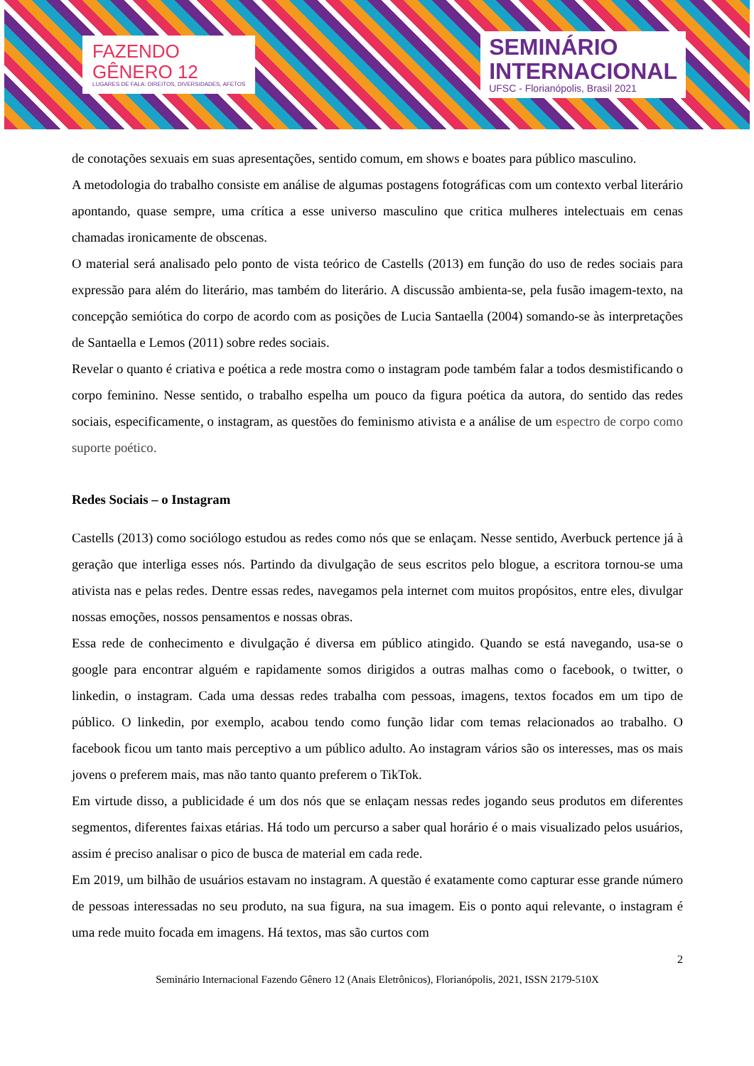FAZENDO
GÊNERO 12
LUGARES DE FALA: DIREITOS, DIVERSIDADES, AFETOS
SEMINÁRIO
INTERNACIONAL
UFSC - Florianópolis, Brasil 2021
de conotações sexuais em suas apresentações, sentido comum, em shows e boates para público masculino.
A metodologia do trabalho consiste em análise de algumas postagens fotográficas com um contexto verbal literário apontando, quase sempre, uma crítica a esse universo masculino que critica mulheres intelectuais em cenas chamadas ironicamente de obscenas.
O material será analisado pelo ponto de vista teórico de Castells (2013) em função do uso de redes sociais para expressão para além do literário, mas também do literário. A discussão ambienta-se, pela fusão imagem-texto, na concepção semiótica do corpo de acordo com as posições de Lucia Santaella (2004) somando-se às interpretações de Santaella e Lemos (2011) sobre redes sociais.
Revelar o quanto é criativa e poética a rede mostra como o instagram pode também falar a todos desmistificando o corpo feminino. Nesse sentido, o trabalho espelha um pouco da figura poética da autora, do sentido das redes sociais, especificamente, o instagram, as questões do feminismo ativista e a análise de um espectro de corpo como suporte poético.
Redes Sociais – o Instagram
Castells (2013) como sociólogo estudou as redes como nós que se enlaçam. Nesse sentido, Averbuck pertence já à geração que interliga esses nós. Partindo da divulgação de seus escritos pelo blogue, a escritora tornou-se uma ativista nas e pelas redes. Dentre essas redes, navegamos pela internet com muitos propósitos, entre eles, divulgar nossas emoções, nossos pensamentos e nossas obras.
Essa rede de conhecimento e divulgação é diversa em público atingido. Quando se está navegando, usa-se o google para encontrar alguém e rapidamente somos dirigidos a outras malhas como o facebook, o twitter, o linkedin, o instagram. Cada uma dessas redes trabalha com pessoas, imagens, textos focados em um tipo de público. O linkedin, por exemplo, acabou tendo como função lidar com temas relacionados ao trabalho. O facebook ficou um tanto mais perceptivo a um público adulto. Ao instagram vários são os interesses, mas os mais jovens o preferem mais, mas não tanto quanto preferem o TikTok.
Em virtude disso, a publicidade é um dos nós que se enlaçam nessas redes jogando seus produtos em diferentes segmentos, diferentes faixas etárias. Há todo um percurso a saber qual horário é o mais visualizado pelos usuários, assim é preciso analisar o pico de busca de material em cada rede.
Em 2019, um bilhão de usuários estavam no instagram. A questão é exatamente como capturar esse grande número de pessoas interessadas no seu produto, na sua figura, na sua imagem. Eis o ponto aqui relevante, o instagram é uma rede muito focada em imagens. Há textos, mas são curtos com
2
Seminário Internacional Fazendo Gênero 12 (Anais Eletrônicos), Florianópolis, 2021, ISSN 2179-510X